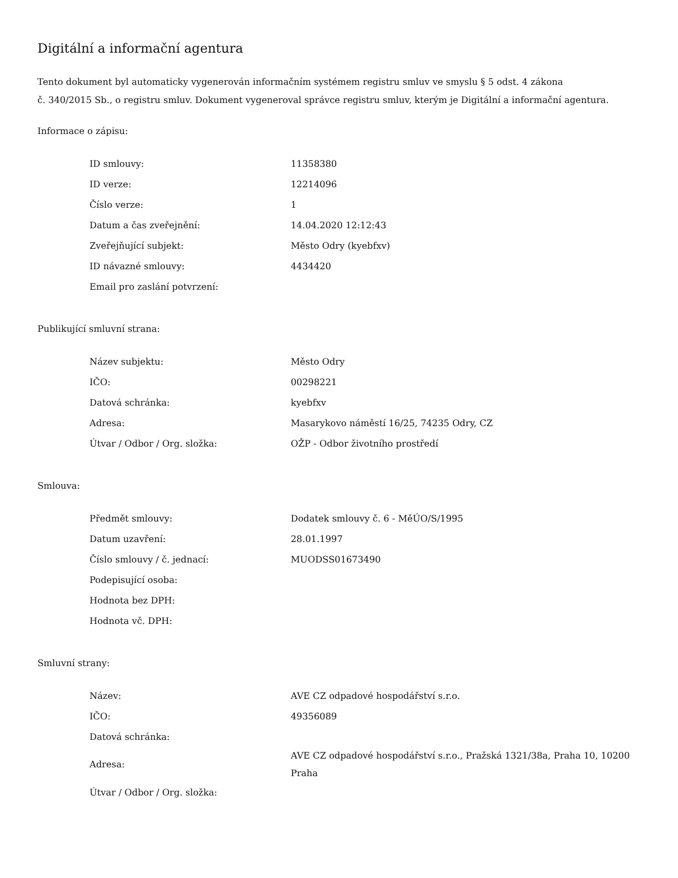Digitální a informační agentura
Tento dokument byl automaticky vygenerován informačním systémem registru smluv ve smyslu § 5 odst. 4 zákona
č. 340/2015 Sb., o registru smluv. Dokument vygeneroval správce registru smluv, kterým je Digitální a informační agentura.
Informace o zápisu:
| ID smlouvy: | 11358380 |
| ID verze: | 12214096 |
| Číslo verze: | 1 |
| Datum a čas zveřejnění: | 14.04.2020 12:12:43 |
| Zveřejňující subjekt: | Město Odry (kyebfxv) |
| ID návazné smlouvy: | 4434420 |
| Email pro zaslání potvrzení: | |
Publikující smluvní strana:
| Název subjektu: | Město Odry |
| IČO: | 00298221 |
| Datová schránka: | kyebfxv |
| Adresa: | Masarykovo náměstí 16/25, 74235 Odry, CZ |
| Útvar / Odbor / Org. složka: | OŽP - Odbor životního prostředí |
Smlouva:
| Předmět smlouvy: | Dodatek smlouvy č. 6 - MěÚO/S/1995 |
| Datum uzavření: | 28.01.1997 |
| Číslo smlouvy / č. jednací: | MUODSS01673490 |
| Podepisující osoba: | |
| Hodnota bez DPH: | |
| Hodnota vč. DPH: | |
Smluvní strany:
| Název: | AVE CZ odpadové hospodářství s.r.o. |
| IČO: | 49356089 |
| Datová schránka: | |
| Adresa: | AVE CZ odpadové hospodářství s.r.o., Pražská 1321/38a, Praha 10, 10200 Praha |
| Útvar / Odbor / Org. složka: | |